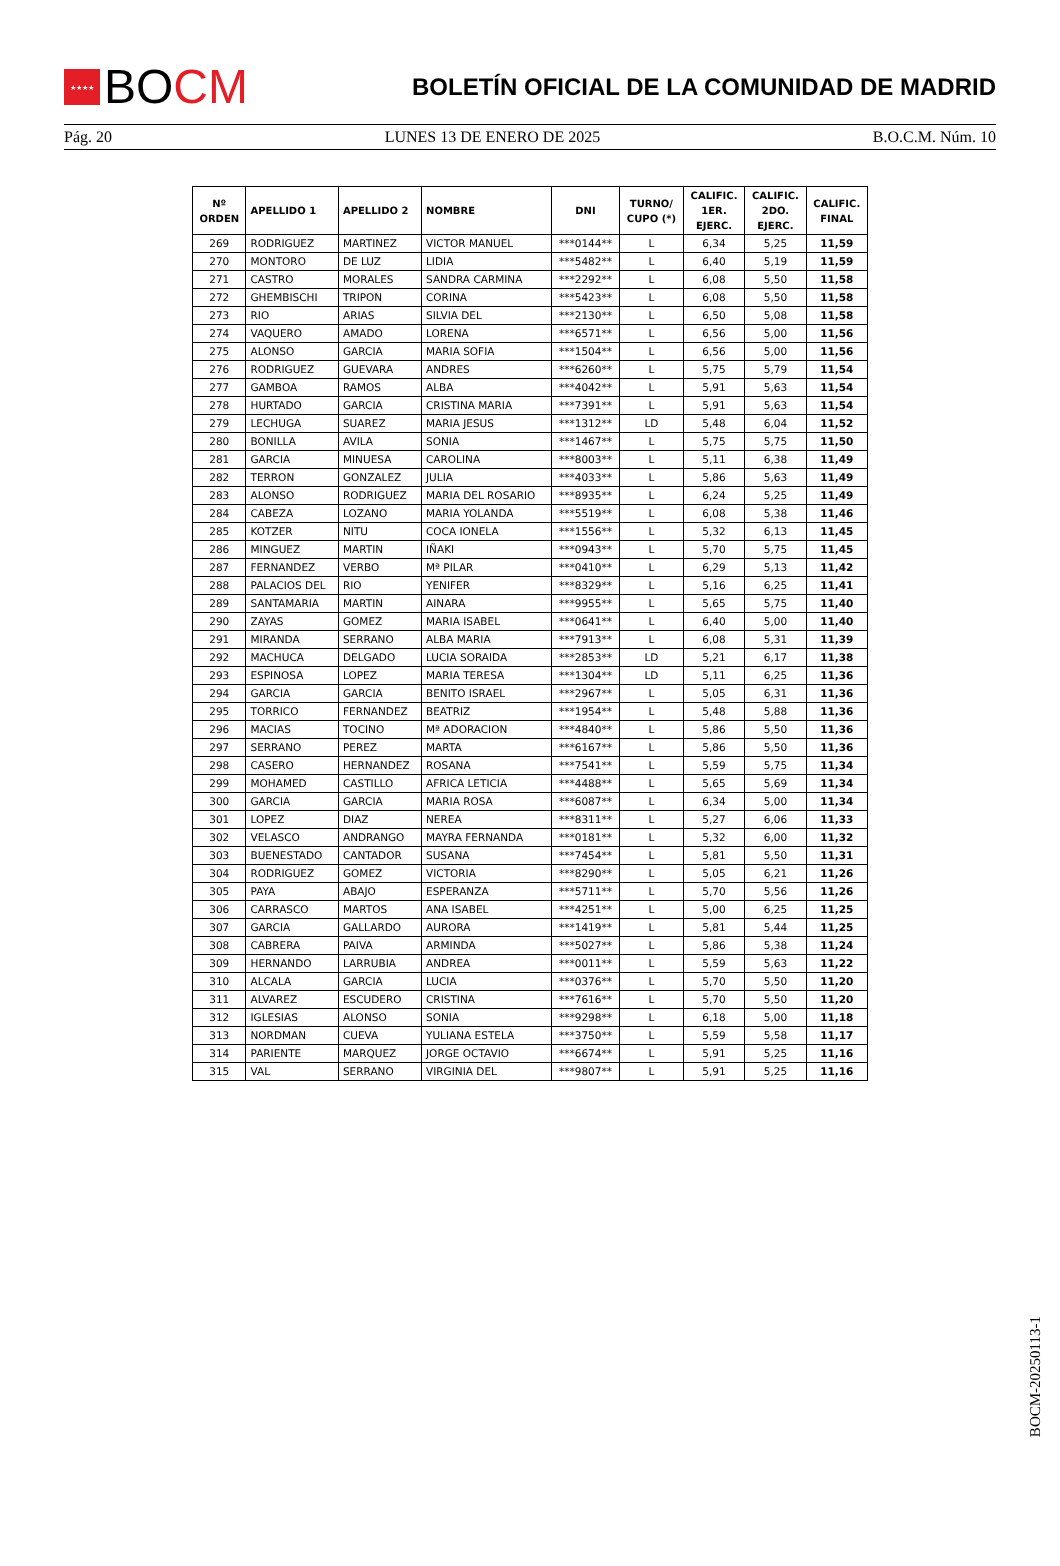★★★★
BO CM
BOLETÍN OFICIAL DE LA COMUNIDAD DE MADRID
Pág. 20 LUNES 13 DE ENERO DE 2025 B.O.C.M. Núm. 10
| Nº ORDEN | APELLIDO 1 | APELLIDO 2 | NOMBRE | DNI | TURNO/ CUPO (*) | CALIFIC. 1ER. EJERC. | CALIFIC. 2DO. EJERC. | CALIFIC. FINAL |
| --- | --- | --- | --- | --- | --- | --- | --- | --- |
| 269 | RODRIGUEZ | MARTINEZ | VICTOR MANUEL | ***0144** | L | 6,34 | 5,25 | 11,59 |
| 270 | MONTORO | DE LUZ | LIDIA | ***5482** | L | 6,40 | 5,19 | 11,59 |
| 271 | CASTRO | MORALES | SANDRA CARMINA | ***2292** | L | 6,08 | 5,50 | 11,58 |
| 272 | GHEMBISCHI | TRIPON | CORINA | ***5423** | L | 6,08 | 5,50 | 11,58 |
| 273 | RIO | ARIAS | SILVIA DEL | ***2130** | L | 6,50 | 5,08 | 11,58 |
| 274 | VAQUERO | AMADO | LORENA | ***6571** | L | 6,56 | 5,00 | 11,56 |
| 275 | ALONSO | GARCIA | MARIA SOFIA | ***1504** | L | 6,56 | 5,00 | 11,56 |
| 276 | RODRIGUEZ | GUEVARA | ANDRES | ***6260** | L | 5,75 | 5,79 | 11,54 |
| 277 | GAMBOA | RAMOS | ALBA | ***4042** | L | 5,91 | 5,63 | 11,54 |
| 278 | HURTADO | GARCIA | CRISTINA MARIA | ***7391** | L | 5,91 | 5,63 | 11,54 |
| 279 | LECHUGA | SUAREZ | MARIA JESUS | ***1312** | LD | 5,48 | 6,04 | 11,52 |
| 280 | BONILLA | AVILA | SONIA | ***1467** | L | 5,75 | 5,75 | 11,50 |
| 281 | GARCIA | MINUESA | CAROLINA | ***8003** | L | 5,11 | 6,38 | 11,49 |
| 282 | TERRON | GONZALEZ | JULIA | ***4033** | L | 5,86 | 5,63 | 11,49 |
| 283 | ALONSO | RODRIGUEZ | MARIA DEL ROSARIO | ***8935** | L | 6,24 | 5,25 | 11,49 |
| 284 | CABEZA | LOZANO | MARIA YOLANDA | ***5519** | L | 6,08 | 5,38 | 11,46 |
| 285 | KOTZER | NITU | COCA IONELA | ***1556** | L | 5,32 | 6,13 | 11,45 |
| 286 | MINGUEZ | MARTIN | IÑAKI | ***0943** | L | 5,70 | 5,75 | 11,45 |
| 287 | FERNANDEZ | VERBO | Mª PILAR | ***0410** | L | 6,29 | 5,13 | 11,42 |
| 288 | PALACIOS DEL | RIO | YENIFER | ***8329** | L | 5,16 | 6,25 | 11,41 |
| 289 | SANTAMARIA | MARTIN | AINARA | ***9955** | L | 5,65 | 5,75 | 11,40 |
| 290 | ZAYAS | GOMEZ | MARIA ISABEL | ***0641** | L | 6,40 | 5,00 | 11,40 |
| 291 | MIRANDA | SERRANO | ALBA MARIA | ***7913** | L | 6,08 | 5,31 | 11,39 |
| 292 | MACHUCA | DELGADO | LUCIA SORAIDA | ***2853** | LD | 5,21 | 6,17 | 11,38 |
| 293 | ESPINOSA | LOPEZ | MARIA TERESA | ***1304** | LD | 5,11 | 6,25 | 11,36 |
| 294 | GARCIA | GARCIA | BENITO ISRAEL | ***2967** | L | 5,05 | 6,31 | 11,36 |
| 295 | TORRICO | FERNANDEZ | BEATRIZ | ***1954** | L | 5,48 | 5,88 | 11,36 |
| 296 | MACIAS | TOCINO | Mª ADORACION | ***4840** | L | 5,86 | 5,50 | 11,36 |
| 297 | SERRANO | PEREZ | MARTA | ***6167** | L | 5,86 | 5,50 | 11,36 |
| 298 | CASERO | HERNANDEZ | ROSANA | ***7541** | L | 5,59 | 5,75 | 11,34 |
| 299 | MOHAMED | CASTILLO | AFRICA LETICIA | ***4488** | L | 5,65 | 5,69 | 11,34 |
| 300 | GARCIA | GARCIA | MARIA ROSA | ***6087** | L | 6,34 | 5,00 | 11,34 |
| 301 | LOPEZ | DIAZ | NEREA | ***8311** | L | 5,27 | 6,06 | 11,33 |
| 302 | VELASCO | ANDRANGO | MAYRA FERNANDA | ***0181** | L | 5,32 | 6,00 | 11,32 |
| 303 | BUENESTADO | CANTADOR | SUSANA | ***7454** | L | 5,81 | 5,50 | 11,31 |
| 304 | RODRIGUEZ | GOMEZ | VICTORIA | ***8290** | L | 5,05 | 6,21 | 11,26 |
| 305 | PAYA | ABAJO | ESPERANZA | ***5711** | L | 5,70 | 5,56 | 11,26 |
| 306 | CARRASCO | MARTOS | ANA ISABEL | ***4251** | L | 5,00 | 6,25 | 11,25 |
| 307 | GARCIA | GALLARDO | AURORA | ***1419** | L | 5,81 | 5,44 | 11,25 |
| 308 | CABRERA | PAIVA | ARMINDA | ***5027** | L | 5,86 | 5,38 | 11,24 |
| 309 | HERNANDO | LARRUBIA | ANDREA | ***0011** | L | 5,59 | 5,63 | 11,22 |
| 310 | ALCALA | GARCIA | LUCIA | ***0376** | L | 5,70 | 5,50 | 11,20 |
| 311 | ALVAREZ | ESCUDERO | CRISTINA | ***7616** | L | 5,70 | 5,50 | 11,20 |
| 312 | IGLESIAS | ALONSO | SONIA | ***9298** | L | 6,18 | 5,00 | 11,18 |
| 313 | NORDMAN | CUEVA | YULIANA ESTELA | ***3750** | L | 5,59 | 5,58 | 11,17 |
| 314 | PARIENTE | MARQUEZ | JORGE OCTAVIO | ***6674** | L | 5,91 | 5,25 | 11,16 |
| 315 | VAL | SERRANO | VIRGINIA DEL | ***9807** | L | 5,91 | 5,25 | 11,16 |
BOCM-20250113-1